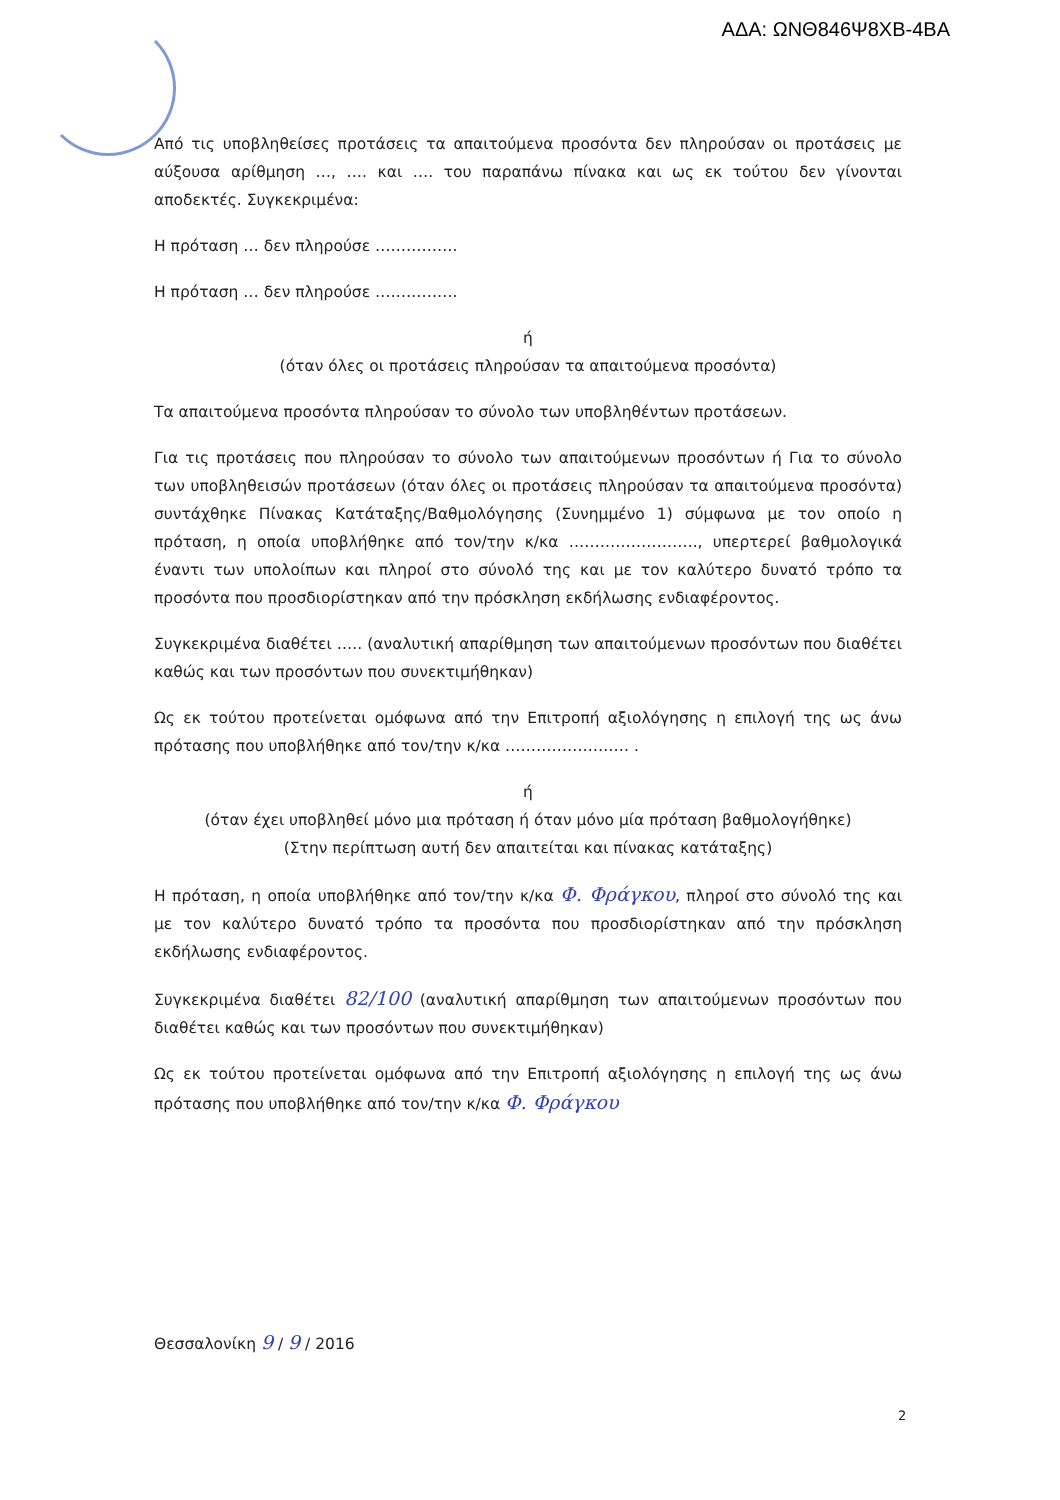ΑΔΑ: ΩΝΘ846Ψ8ΧΒ-4ΒΑ
Από τις υποβληθείσες προτάσεις τα απαιτούμενα προσόντα δεν πληρούσαν οι προτάσεις με αύξουσα αρίθμηση …, …. και …. του παραπάνω πίνακα και ως εκ τούτου δεν γίνονται αποδεκτές. Συγκεκριμένα:
Η πρόταση … δεν πληρούσε …………….
Η πρόταση … δεν πληρούσε …………….
ή
(όταν όλες οι προτάσεις πληρούσαν τα απαιτούμενα προσόντα)
Τα απαιτούμενα προσόντα πληρούσαν το σύνολο των υποβληθέντων προτάσεων.
Για τις προτάσεις που πληρούσαν το σύνολο των απαιτούμενων προσόντων ή Για το σύνολο των υποβληθεισών προτάσεων (όταν όλες οι προτάσεις πληρούσαν τα απαιτούμενα προσόντα) συντάχθηκε Πίνακας Κατάταξης/Βαθμολόγησης (Συνημμένο 1) σύμφωνα με τον οποίο η πρόταση, η οποία υποβλήθηκε από τον/την κ/κα ……………………., υπερτερεί βαθμολογικά έναντι των υπολοίπων και πληροί στο σύνολό της και με τον καλύτερο δυνατό τρόπο τα προσόντα που προσδιορίστηκαν από την πρόσκληση εκδήλωσης ενδιαφέροντος.
Συγκεκριμένα διαθέτει ….. (αναλυτική απαρίθμηση των απαιτούμενων προσόντων που διαθέτει καθώς και των προσόντων που συνεκτιμήθηκαν)
Ως εκ τούτου προτείνεται ομόφωνα από την Επιτροπή αξιολόγησης η επιλογή της ως άνω πρότασης που υποβλήθηκε από τον/την κ/κα …………………… .
ή
(όταν έχει υποβληθεί μόνο μια πρόταση ή όταν μόνο μία πρόταση βαθμολογήθηκε)
(Στην περίπτωση αυτή δεν απαιτείται και πίνακας κατάταξης)
Η πρόταση, η οποία υποβλήθηκε από τον/την κ/κα Φ. Φράγκου, πληροί στο σύνολό της και με τον καλύτερο δυνατό τρόπο τα προσόντα που προσδιορίστηκαν από την πρόσκληση εκδήλωσης ενδιαφέροντος.
Συγκεκριμένα διαθέτει 82/100 (αναλυτική απαρίθμηση των απαιτούμενων προσόντων που διαθέτει καθώς και των προσόντων που συνεκτιμήθηκαν)
Ως εκ τούτου προτείνεται ομόφωνα από την Επιτροπή αξιολόγησης η επιλογή της ως άνω πρότασης που υποβλήθηκε από τον/την κ/κα Φ. Φράγκου
Θεσσαλονίκη 9 / 9 / 2016
2